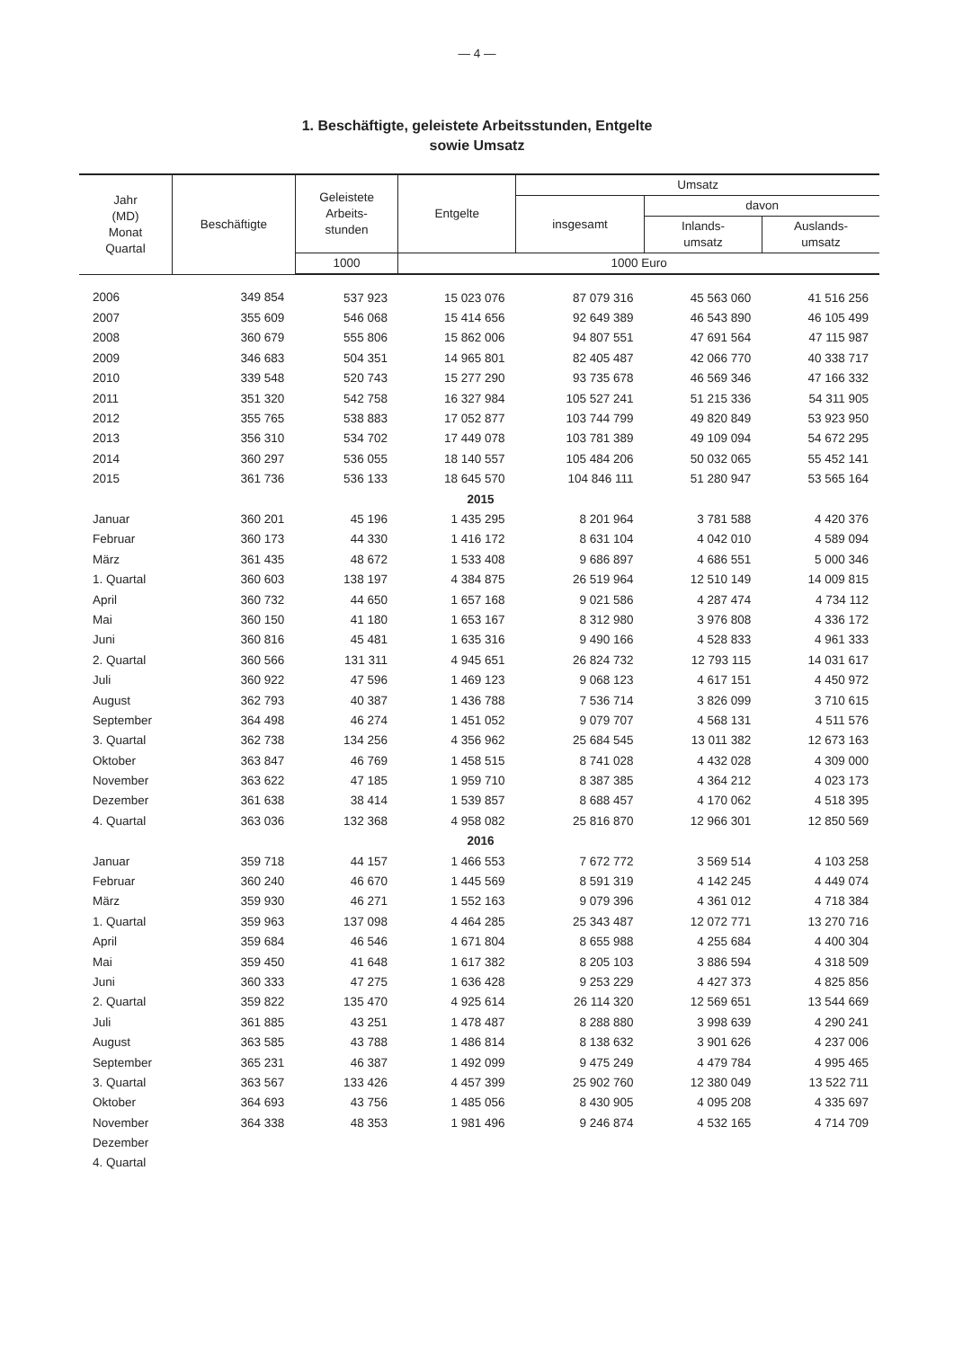— 4 —
1. Beschäftigte, geleistete Arbeitsstunden, Entgelte
sowie Umsatz
| Jahr (MD) Monat Quartal | Beschäftigte | Geleistete Arbeits- stunden | Entgelte | Umsatz | | |
| --- | --- | --- | --- | --- | --- | --- |
| | | | | insgesamt | davon | |
| | | | | | Inlands- umsatz | Auslands- umsatz |
| | | 1000 | 1000 Euro | | | |
| 2006 | 349 854 | 537 923 | 15 023 076 | 87 079 316 | 45 563 060 | 41 516 256 |
| 2007 | 355 609 | 546 068 | 15 414 656 | 92 649 389 | 46 543 890 | 46 105 499 |
| 2008 | 360 679 | 555 806 | 15 862 006 | 94 807 551 | 47 691 564 | 47 115 987 |
| 2009 | 346 683 | 504 351 | 14 965 801 | 82 405 487 | 42 066 770 | 40 338 717 |
| 2010 | 339 548 | 520 743 | 15 277 290 | 93 735 678 | 46 569 346 | 47 166 332 |
| 2011 | 351 320 | 542 758 | 16 327 984 | 105 527 241 | 51 215 336 | 54 311 905 |
| 2012 | 355 765 | 538 883 | 17 052 877 | 103 744 799 | 49 820 849 | 53 923 950 |
| 2013 | 356 310 | 534 702 | 17 449 078 | 103 781 389 | 49 109 094 | 54 672 295 |
| 2014 | 360 297 | 536 055 | 18 140 557 | 105 484 206 | 50 032 065 | 55 452 141 |
| 2015 | 361 736 | 536 133 | 18 645 570 | 104 846 111 | 51 280 947 | 53 565 164 |
| 2015 | | | | | | |
| Januar | 360 201 | 45 196 | 1 435 295 | 8 201 964 | 3 781 588 | 4 420 376 |
| Februar | 360 173 | 44 330 | 1 416 172 | 8 631 104 | 4 042 010 | 4 589 094 |
| März | 361 435 | 48 672 | 1 533 408 | 9 686 897 | 4 686 551 | 5 000 346 |
| 1. Quartal | 360 603 | 138 197 | 4 384 875 | 26 519 964 | 12 510 149 | 14 009 815 |
| April | 360 732 | 44 650 | 1 657 168 | 9 021 586 | 4 287 474 | 4 734 112 |
| Mai | 360 150 | 41 180 | 1 653 167 | 8 312 980 | 3 976 808 | 4 336 172 |
| Juni | 360 816 | 45 481 | 1 635 316 | 9 490 166 | 4 528 833 | 4 961 333 |
| 2. Quartal | 360 566 | 131 311 | 4 945 651 | 26 824 732 | 12 793 115 | 14 031 617 |
| Juli | 360 922 | 47 596 | 1 469 123 | 9 068 123 | 4 617 151 | 4 450 972 |
| August | 362 793 | 40 387 | 1 436 788 | 7 536 714 | 3 826 099 | 3 710 615 |
| September | 364 498 | 46 274 | 1 451 052 | 9 079 707 | 4 568 131 | 4 511 576 |
| 3. Quartal | 362 738 | 134 256 | 4 356 962 | 25 684 545 | 13 011 382 | 12 673 163 |
| Oktober | 363 847 | 46 769 | 1 458 515 | 8 741 028 | 4 432 028 | 4 309 000 |
| November | 363 622 | 47 185 | 1 959 710 | 8 387 385 | 4 364 212 | 4 023 173 |
| Dezember | 361 638 | 38 414 | 1 539 857 | 8 688 457 | 4 170 062 | 4 518 395 |
| 4. Quartal | 363 036 | 132 368 | 4 958 082 | 25 816 870 | 12 966 301 | 12 850 569 |
| 2016 | | | | | | |
| Januar | 359 718 | 44 157 | 1 466 553 | 7 672 772 | 3 569 514 | 4 103 258 |
| Februar | 360 240 | 46 670 | 1 445 569 | 8 591 319 | 4 142 245 | 4 449 074 |
| März | 359 930 | 46 271 | 1 552 163 | 9 079 396 | 4 361 012 | 4 718 384 |
| 1. Quartal | 359 963 | 137 098 | 4 464 285 | 25 343 487 | 12 072 771 | 13 270 716 |
| April | 359 684 | 46 546 | 1 671 804 | 8 655 988 | 4 255 684 | 4 400 304 |
| Mai | 359 450 | 41 648 | 1 617 382 | 8 205 103 | 3 886 594 | 4 318 509 |
| Juni | 360 333 | 47 275 | 1 636 428 | 9 253 229 | 4 427 373 | 4 825 856 |
| 2. Quartal | 359 822 | 135 470 | 4 925 614 | 26 114 320 | 12 569 651 | 13 544 669 |
| Juli | 361 885 | 43 251 | 1 478 487 | 8 288 880 | 3 998 639 | 4 290 241 |
| August | 363 585 | 43 788 | 1 486 814 | 8 138 632 | 3 901 626 | 4 237 006 |
| September | 365 231 | 46 387 | 1 492 099 | 9 475 249 | 4 479 784 | 4 995 465 |
| 3. Quartal | 363 567 | 133 426 | 4 457 399 | 25 902 760 | 12 380 049 | 13 522 711 |
| Oktober | 364 693 | 43 756 | 1 485 056 | 8 430 905 | 4 095 208 | 4 335 697 |
| November | 364 338 | 48 353 | 1 981 496 | 9 246 874 | 4 532 165 | 4 714 709 |
| Dezember | | | | | | |
| 4. Quartal | | | | | | |